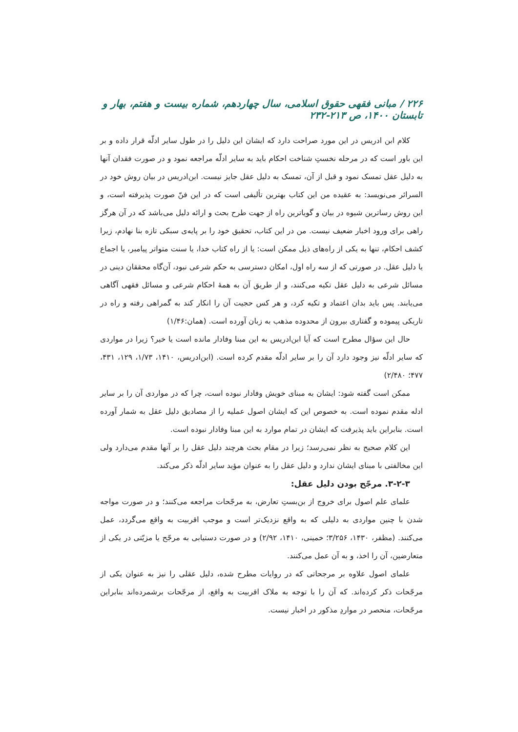۲۲۶ / مبانی فقهی حقوق اسلامی، سال چهاردهم، شماره بیست و هفتم، بهار و تابستان ۱۴۰۰، ص ۲۱۳-۲۳۲
کلام ابن ادریس در این مورد صراحت دارد که ایشان این دلیل را در طول سایر ادلّه قرار داده و بر این باور است که در مرحله نخستِ شناخت احکام باید به سایر ادلّه مراجعه نمود و در صورت فقدان آنها به دلیل عقل تمسک نمود و قبل از آن، تمسک به دلیل عقل جایز نیست. ابن‌ادریس در بیان روش خود در السرائر می‌نویسد: به عقیده من این کتاب بهترین تألیفی است که در این فنّ صورت پذیرفته است، و این روش رساترین شیوه در بیان و گویاترین راه از جهت طرح بحث و ارائه دلیل می‌باشد که در آن هرگز راهی برای ورود اخبار ضعیف نیست. من در این کتاب، تحقیق خود را بر پایه‌ی سبکی تازه بنا نهادم، زیرا کشف احکام، تنها به یکی از راه‌های ذیل ممکن است: یا از راه کتاب خدا، یا سنت متواتر پیامبر، یا اجماع یا دلیل عقل. در صورتی که از سه راه اول، امکان دسترسی به حکم شرعی نبود، آن‌گاه محققان دینی در مسائل شرعی به دلیل عقل تکیه می‌کنند، و از طریق آن به همهٔ احکام شرعی و مسائل فقهی آگاهی می‌یابند. پس باید بدان اعتماد و تکیه کرد، و هر کس حجیت آن را انکار کند به گمراهی رفته و راه در تاریکی پیموده و گفتاری بیرون از محدوده مذهب به زبان آورده است. (همان:۱/۴۶)
حال این سؤال مطرح است که آیا ابن‌ادریس به این مبنا وفادار مانده است یا خیر؟ زیرا در مواردی که سایر ادلّه نیز وجود دارد آن را بر سایر ادلّه مقدم کرده است. (ابن‌ادریس، ۱۴۱۰، ۱/۷۳، ۱۲۹، ۴۳۱، ۴۷۷؛ ۲/۴۸۰)
ممکن است گفته شود: ایشان به مبنای خویش وفادار نبوده است، چرا که در مواردی آن را بر سایر ادله مقدم نموده است. به خصوص این که ایشان اصول عملیه را از مصادیق دلیل عقل به شمار آورده است. بنابراین باید پذیرفت که ایشان در تمام موارد به این مبنا وفادار نبوده است.
این کلام صحیح به نظر نمی‌رسد؛ زیرا در مقام بحث هرچند دلیل عقل را بر آنها مقدم می‌دارد ولی این مخالفتی با مبنای ایشان ندارد و دلیل عقل را به عنوان مؤید سایر ادلّه ذکر می‌کند.
۳-۲-۳. مرجّح بودن دلیل عقل:
علمای علم اصول برای خروج از بن‌بستِ تعارض، به مرجّحات مراجعه می‌کنند؛ و در صورت مواجه شدن با چنین مواردی به دلیلی که به واقع نزدیک‌تر است و موجب اقربیت به واقع می‌گردد، عمل می‌کنند. (مظفر، ۱۴۳۰، ۳/۲۵۶؛ خمینی، ۱۴۱۰، ۲/۹۲) و در صورت دستیابی به مرجّح یا مزیّتی در یکی از متعارضین، آن را اخذ، و به آن عمل می‌کنند.
علمای اصول علاوه بر مرجحاتی که در روایات مطرح شده، دلیل عقلی را نیز به عنوان یکی از مرجّحات ذکر کرده‌اند. که آن را با توجه به ملاک اقربیت به واقع، از مرجّحات برشمرده‌اند بنابراین مرجّحات، منحصر در مواردِ مذکور در اخبار نیست.